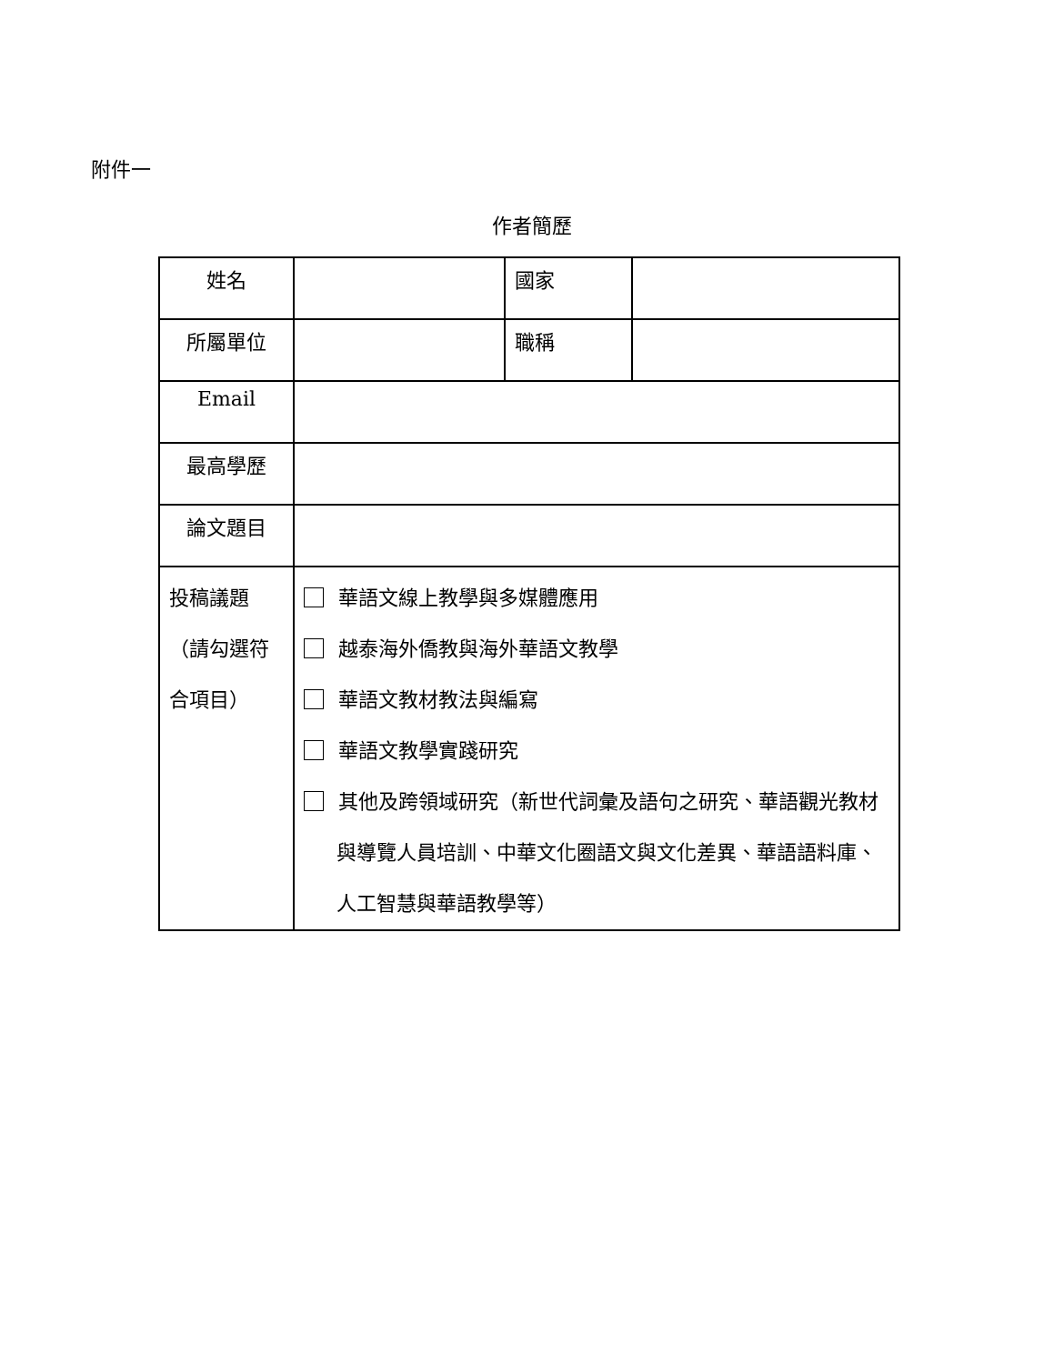附件一
作者簡歷
| 姓名 | | 國家 | |
| 所屬單位 | | 職稱 | |
| Email | | | |
| 最高學歷 | | | |
| 論文題目 | | | |
| 投稿議題（請勾選符合項目） | 華語文線上教學與多媒體應用 越泰海外僑教與海外華語文教學 華語文教材教法與編寫 華語文教學實踐研究 其他及跨領域研究（新世代詞彙及語句之研究、華語觀光教材與導覽人員培訓、中華文化圈語文與文化差異、華語語料庫、人工智慧與華語教學等） | | |